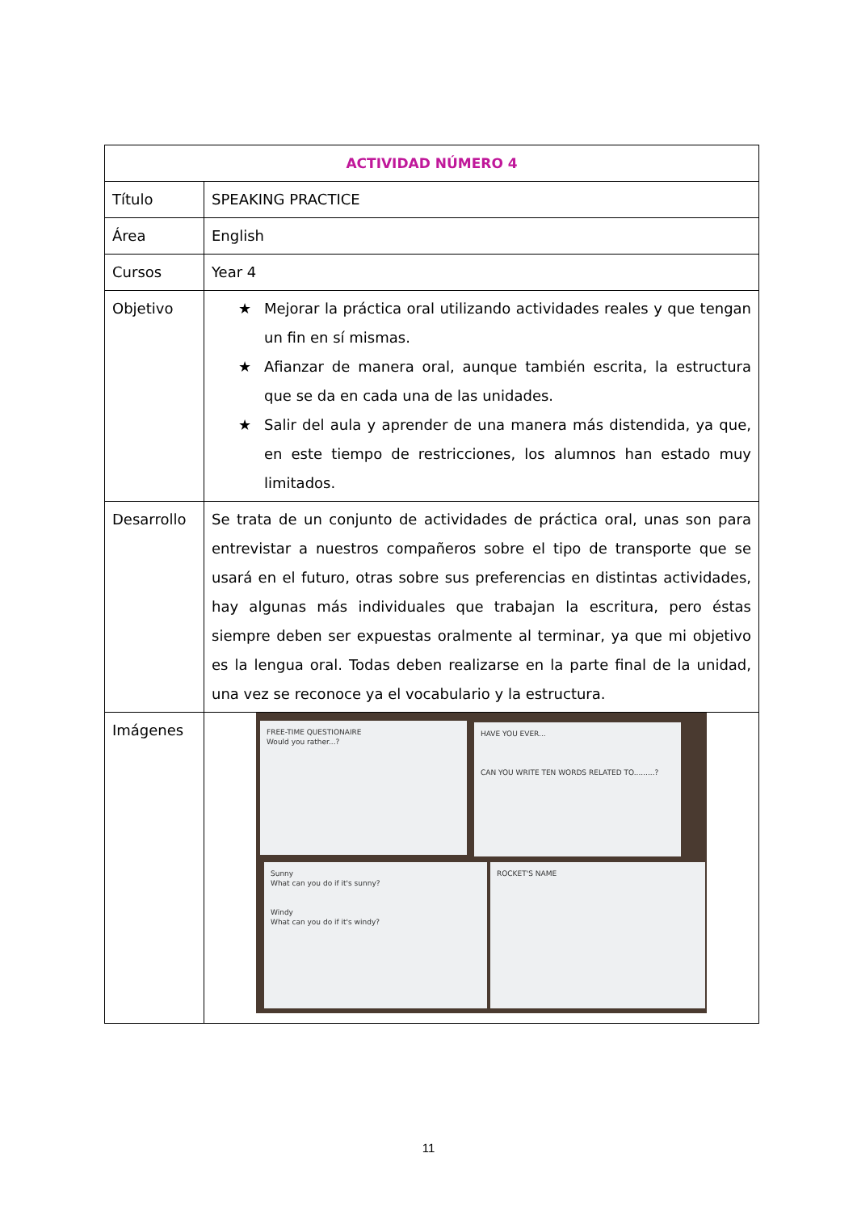| ACTIVIDAD NÚMERO 4 | |
| --- | --- |
| Título | SPEAKING PRACTICE |
| Área | English |
| Cursos | Year 4 |
| Objetivo | ★ Mejorar la práctica oral utilizando actividades reales y que tengan un fin en sí mismas. ★ Afianzar de manera oral, aunque también escrita, la estructura que se da en cada una de las unidades. ★ Salir del aula y aprender de una manera más distendida, ya que, en este tiempo de restricciones, los alumnos han estado muy limitados. |
| Desarrollo | Se trata de un conjunto de actividades de práctica oral, unas son para entrevistar a nuestros compañeros sobre el tipo de transporte que se usará en el futuro, otras sobre sus preferencias en distintas actividades, hay algunas más individuales que trabajan la escritura, pero éstas siempre deben ser expuestas oralmente al terminar, ya que mi objetivo es la lengua oral. Todas deben realizarse en la parte final de la unidad, una vez se reconoce ya el vocabulario y la estructura. |
| Imágenes | FREE-TIME QUESTIONAIRE Would you rather...? HAVE YOU EVER... CAN YOU WRITE TEN WORDS RELATED TO.........? Sunny What can you do if it's sunny? Windy What can you do if it's windy? ROCKET'S NAME |
11